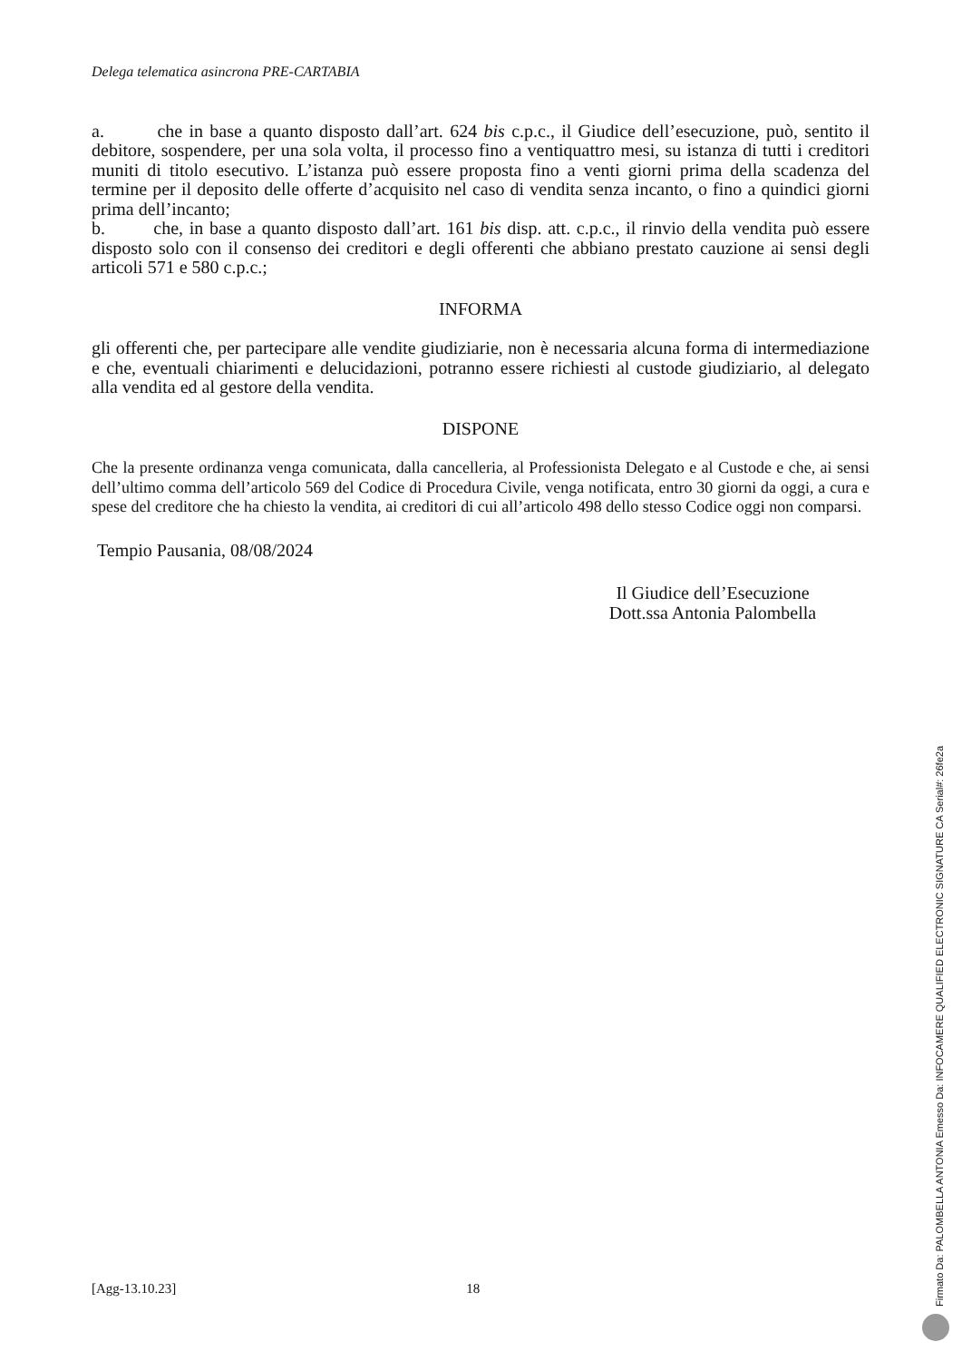Delega telematica asincrona PRE-CARTABIA
a. che in base a quanto disposto dall’art. 624 bis c.p.c., il Giudice dell’esecuzione, può, sentito il debitore, sospendere, per una sola volta, il processo fino a ventiquattro mesi, su istanza di tutti i creditori muniti di titolo esecutivo. L’istanza può essere proposta fino a venti giorni prima della scadenza del termine per il deposito delle offerte d’acquisito nel caso di vendita senza incanto, o fino a quindici giorni prima dell’incanto;
b. che, in base a quanto disposto dall’art. 161 bis disp. att. c.p.c., il rinvio della vendita può essere disposto solo con il consenso dei creditori e degli offerenti che abbiano prestato cauzione ai sensi degli articoli 571 e 580 c.p.c.;
INFORMA
gli offerenti che, per partecipare alle vendite giudiziarie, non è necessaria alcuna forma di intermediazione e che, eventuali chiarimenti e delucidazioni, potranno essere richiesti al custode giudiziario, al delegato alla vendita ed al gestore della vendita.
DISPONE
Che la presente ordinanza venga comunicata, dalla cancelleria, al Professionista Delegato e al Custode e che, ai sensi dell’ultimo comma dell’articolo 569 del Codice di Procedura Civile, venga notificata, entro 30 giorni da oggi, a cura e spese del creditore che ha chiesto la vendita, ai creditori di cui all’articolo 498 dello stesso Codice oggi non comparsi.
Tempio Pausania, 08/08/2024
Il Giudice dell’Esecuzione
Dott.ssa Antonia Palombella
[Agg-13.10.23] 18
Firmato Da: PALOMBELLA ANTONIA Emesso Da: INFOCAMERE QUALIFIED ELECTRONIC SIGNATURE CA Serial#: 26fe2a